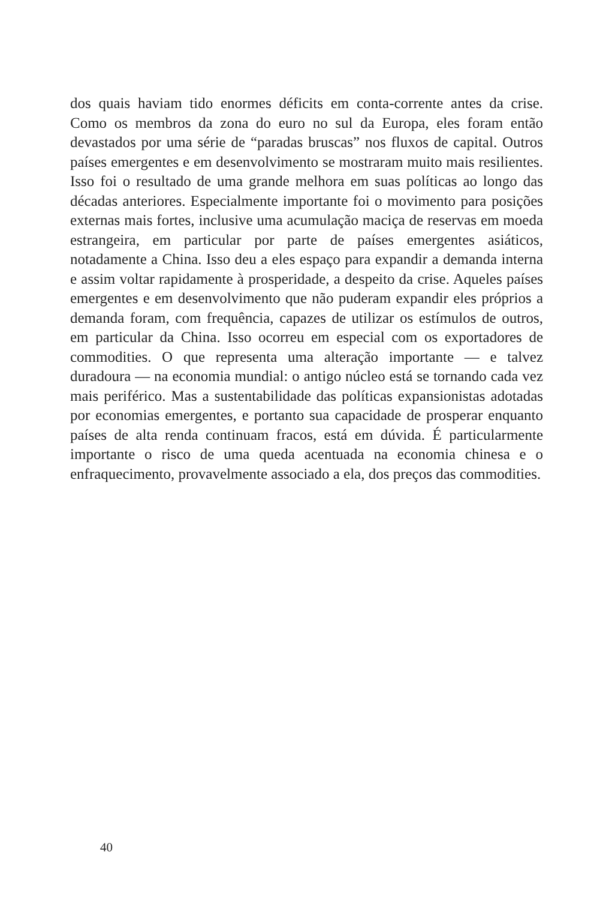dos quais haviam tido enormes déficits em conta-corrente antes da crise. Como os membros da zona do euro no sul da Europa, eles foram então devastados por uma série de “paradas bruscas” nos fluxos de capital. Outros países emergentes e em desenvolvimento se mostraram muito mais resilientes. Isso foi o resultado de uma grande melhora em suas políticas ao longo das décadas anteriores. Especialmente importante foi o movimento para posições externas mais fortes, inclusive uma acumulação maciça de reservas em moeda estrangeira, em particular por parte de países emergentes asiáticos, notadamente a China. Isso deu a eles espaço para expandir a demanda interna e assim voltar rapidamente à prosperidade, a despeito da crise. Aqueles países emergentes e em desenvolvimento que não puderam expandir eles próprios a demanda foram, com frequência, capazes de utilizar os estímulos de outros, em particular da China. Isso ocorreu em especial com os exportadores de commodities. O que representa uma alteração importante — e talvez duradoura — na economia mundial: o antigo núcleo está se tornando cada vez mais periférico. Mas a sustentabilidade das políticas expansionistas adotadas por economias emergentes, e portanto sua capacidade de prosperar enquanto países de alta renda continuam fracos, está em dúvida. É particularmente importante o risco de uma queda acentuada na economia chinesa e o enfraquecimento, provavelmente associado a ela, dos preços das commodities.
40